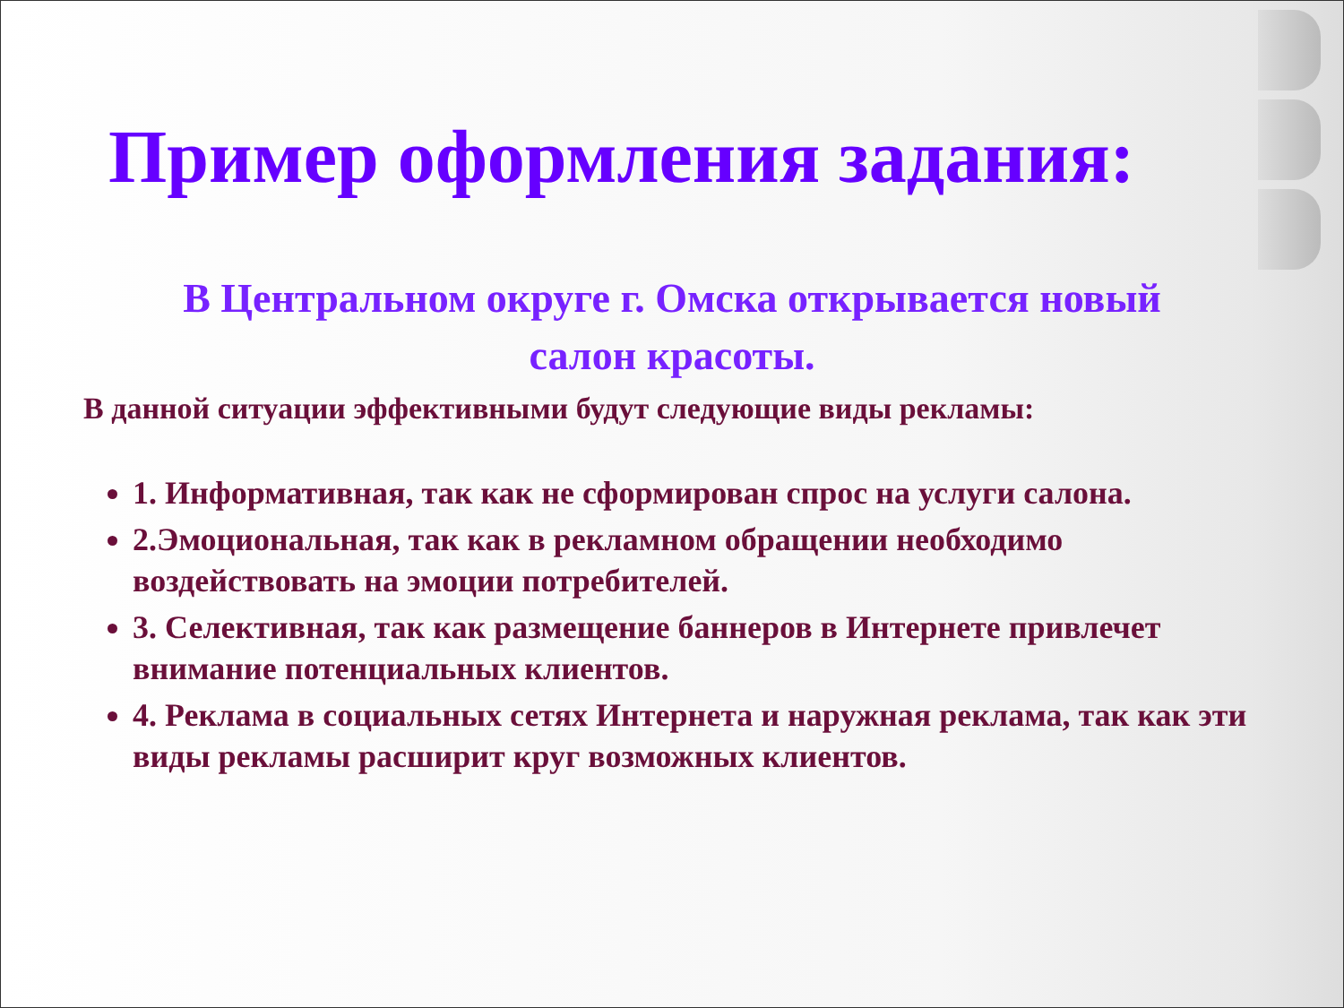Пример оформления задания:
В Центральном округе г. Омска открывается новый салон красоты.
В данной ситуации эффективными будут следующие виды рекламы:
1. Информативная, так как не сформирован спрос на услуги салона.
2.Эмоциональная, так как в рекламном обращении необходимо воздействовать на эмоции потребителей.
3. Селективная, так как размещение баннеров в Интернете привлечет внимание потенциальных клиентов.
4. Реклама в социальных сетях Интернета и наружная реклама, так как эти виды рекламы расширит круг возможных клиентов.